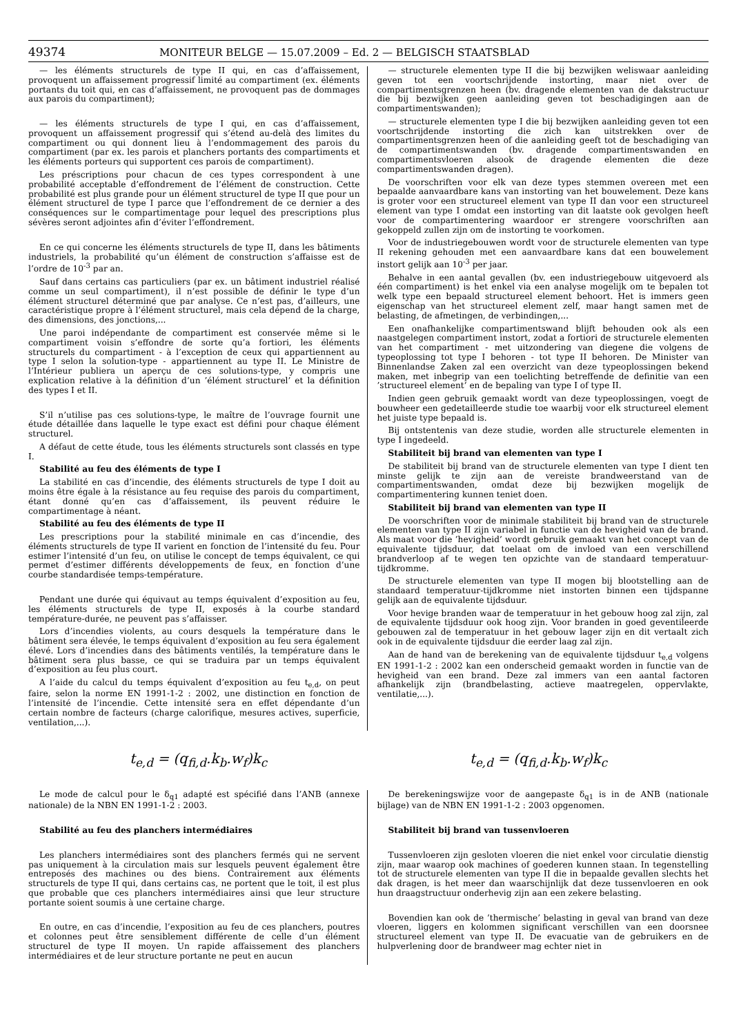49374
MONITEUR BELGE — 15.07.2009 – Ed. 2 — BELGISCH STAATSBLAD
— les éléments structurels de type II qui, en cas d’affaissement, provoquent un affaissement progressif limité au compartiment (ex. éléments portants du toit qui, en cas d’affaissement, ne provoquent pas de dommages aux parois du compartiment);
— les éléments structurels de type I qui, en cas d’affaissement, provoquent un affaissement progressif qui s’étend au-delà des limites du compartiment ou qui donnent lieu à l’endommagement des parois du compartiment (par ex. les parois et planchers portants des compartiments et les éléments porteurs qui supportent ces parois de compartiment).
Les préscriptions pour chacun de ces types correspondent à une probabilité acceptable d’effondrement de l’élément de construction. Cette probabilité est plus grande pour un élément structurel de type II que pour un élément structurel de type I parce que l’effondrement de ce dernier a des conséquences sur le compartimentage pour lequel des prescriptions plus sévères seront adjointes afin d’éviter l’effondrement.
En ce qui concerne les éléments structurels de type II, dans les bâtiments industriels, la probabilité qu’un élément de construction s’affaisse est de l’ordre de 10<sup>-3</sup> par an.
Sauf dans certains cas particuliers (par ex. un bâtiment industriel réalisé comme un seul compartiment), il n’est possible de définir le type d’un élément structurel déterminé que par analyse. Ce n’est pas, d’ailleurs, une caractéristique propre à l’élément structurel, mais cela dépend de la charge, des dimensions, des jonctions,...
Une paroi indépendante de compartiment est conservée même si le compartiment voisin s’effondre de sorte qu’a fortiori, les éléments structurels du compartiment - à l’exception de ceux qui appartiennent au type I selon la solution-type - appartiennent au type II. Le Ministre de l’Intérieur publiera un aperçu de ces solutions-type, y compris une explication relative à la définition d’un ’élément structurel’ et la définition des types I et II.
S’il n’utilise pas ces solutions-type, le maître de l’ouvrage fournit une étude détaillée dans laquelle le type exact est défini pour chaque élément structurel.
A défaut de cette étude, tous les éléments structurels sont classés en type I.
Stabilité au feu des éléments de type I
La stabilité en cas d’incendie, des éléments structurels de type I doit au moins être égale à la résistance au feu requise des parois du compartiment, étant donné qu’en cas d’affaissement, ils peuvent réduire le compartimentage à néant.
Stabilité au feu des éléments de type II
Les prescriptions pour la stabilité minimale en cas d’incendie, des éléments structurels de type II varient en fonction de l’intensité du feu. Pour estimer l’intensité d’un feu, on utilise le concept de temps équivalent, ce qui permet d’estimer différents développements de feux, en fonction d’une courbe standardisée temps-température.
Pendant une durée qui équivaut au temps équivalent d’exposition au feu, les éléments structurels de type II, exposés à la courbe standard température-durée, ne peuvent pas s’affaisser.
Lors d’incendies violents, au cours desquels la température dans le bâtiment sera élevée, le temps équivalent d’exposition au feu sera également élevé. Lors d’incendies dans des bâtiments ventilés, la température dans le bâtiment sera plus basse, ce qui se traduira par un temps équivalent d’exposition au feu plus court.
A l’aide du calcul du temps équivalent d’exposition au feu t<sub>e,d</sub>, on peut faire, selon la norme EN 1991-1-2 : 2002, une distinction en fonction de l’intensité de l’incendie. Cette intensité sera en effet dépendante d’un certain nombre de facteurs (charge calorifique, mesures actives, superficie, ventilation,...).
— structurele elementen type II die bij bezwijken weliswaar aanleiding geven tot een voortschrijdende instorting, maar niet over de compartimentsgrenzen heen (bv. dragende elementen van de dakstructuur die bij bezwijken geen aanleiding geven tot beschadigingen aan de compartimentswanden);
— structurele elementen type I die bij bezwijken aanleiding geven tot een voortschrijdende instorting die zich kan uitstrekken over de compartimentsgrenzen heen of die aanleiding geeft tot de beschadiging van de compartimentswanden (bv. dragende compartimentswanden en compartimentsvloeren alsook de dragende elementen die deze compartimentswanden dragen).
De voorschriften voor elk van deze types stemmen overeen met een bepaalde aanvaardbare kans van instorting van het bouwelement. Deze kans is groter voor een structureel element van type II dan voor een structureel element van type I omdat een instorting van dit laatste ook gevolgen heeft voor de compartimentering waardoor er strengere voorschriften aan gekoppeld zullen zijn om de instorting te voorkomen.
Voor de industriegebouwen wordt voor de structurele elementen van type II rekening gehouden met een aanvaardbare kans dat een bouwelement instort gelijk aan 10<sup>-3</sup> per jaar.
Behalve in een aantal gevallen (bv. een industriegebouw uitgevoerd als één compartiment) is het enkel via een analyse mogelijk om te bepalen tot welk type een bepaald structureel element behoort. Het is immers geen eigenschap van het structureel element zelf, maar hangt samen met de belasting, de afmetingen, de verbindingen,...
Een onafhankelijke compartimentswand blijft behouden ook als een naastgelegen compartiment instort, zodat a fortiori de structurele elementen van het compartiment - met uitzondering van diegene die volgens de typeoplossing tot type I behoren - tot type II behoren. De Minister van Binnenlandse Zaken zal een overzicht van deze typeoplossingen bekend maken, met inbegrip van een toelichting betreffende de definitie van een ’structureel element’ en de bepaling van type I of type II.
Indien geen gebruik gemaakt wordt van deze typeoplossingen, voegt de bouwheer een gedetailleerde studie toe waarbij voor elk structureel element het juiste type bepaald is.
Bij ontstentenis van deze studie, worden alle structurele elementen in type I ingedeeld.
Stabiliteit bij brand van elementen van type I
De stabiliteit bij brand van de structurele elementen van type I dient ten minste gelijk te zijn aan de vereiste brandweerstand van de compartimentswanden, omdat deze bij bezwijken mogelijk de compartimentering kunnen teniet doen.
Stabiliteit bij brand van elementen van type II
De voorschriften voor de minimale stabiliteit bij brand van de structurele elementen van type II zijn variabel in functie van de hevigheid van de brand. Als maat voor die ’hevigheid’ wordt gebruik gemaakt van het concept van de equivalente tijdsduur, dat toelaat om de invloed van een verschillend brandverloop af te wegen ten opzichte van de standaard temperatuur-tijdkromme.
De structurele elementen van type II mogen bij blootstelling aan de standaard temperatuur-tijdkromme niet instorten binnen een tijdspanne gelijk aan de equivalente tijdsduur.
Voor hevige branden waar de temperatuur in het gebouw hoog zal zijn, zal de equivalente tijdsduur ook hoog zijn. Voor branden in goed geventileerde gebouwen zal de temperatuur in het gebouw lager zijn en dit vertaalt zich ook in de equivalente tijdsduur die eerder laag zal zijn.
Aan de hand van de berekening van de equivalente tijdsduur t<sub>e,d</sub> volgens EN 1991-1-2 : 2002 kan een onderscheid gemaakt worden in functie van de hevigheid van een brand. Deze zal immers van een aantal factoren afhankelijk zijn (brandbelasting, actieve maatregelen, oppervlakte, ventilatie,...).
t<sub>e,d</sub> = (q<sub>fi,d</sub>.k<sub>b</sub>.w<sub>f</sub>)k<sub>c</sub> t<sub>e,d</sub> = (q<sub>fi,d</sub>.k<sub>b</sub>.w<sub>f</sub>)k<sub>c</sub>
Le mode de calcul pour le δ<sub>q1</sub> adapté est spécifié dans l’ANB (annexe nationale) de la NBN EN 1991-1-2 : 2003.
Stabilité au feu des planchers intermédiaires
Les planchers intermédiaires sont des planchers fermés qui ne servent pas uniquement à la circulation mais sur lesquels peuvent également être entreposés des machines ou des biens. Contrairement aux éléments structurels de type II qui, dans certains cas, ne portent que le toit, il est plus que probable que ces planchers intermédiaires ainsi que leur structure portante soient soumis à une certaine charge.
En outre, en cas d’incendie, l’exposition au feu de ces planchers, poutres et colonnes peut être sensiblement différente de celle d’un élément structurel de type II moyen. Un rapide affaissement des planchers intermédiaires et de leur structure portante ne peut en aucun
De berekeningswijze voor de aangepaste δ<sub>q1</sub> is in de ANB (nationale bijlage) van de NBN EN 1991-1-2 : 2003 opgenomen.
Stabiliteit bij brand van tussenvloeren
Tussenvloeren zijn gesloten vloeren die niet enkel voor circulatie dienstig zijn, maar waarop ook machines of goederen kunnen staan. In tegenstelling tot de structurele elementen van type II die in bepaalde gevallen slechts het dak dragen, is het meer dan waarschijnlijk dat deze tussenvloeren en ook hun draagstructuur onderhevig zijn aan een zekere belasting.
Bovendien kan ook de ’thermische’ belasting in geval van brand van deze vloeren, liggers en kolommen significant verschillen van een doorsnee structureel element van type II. De evacuatie van de gebruikers en de hulpverlening door de brandweer mag echter niet in